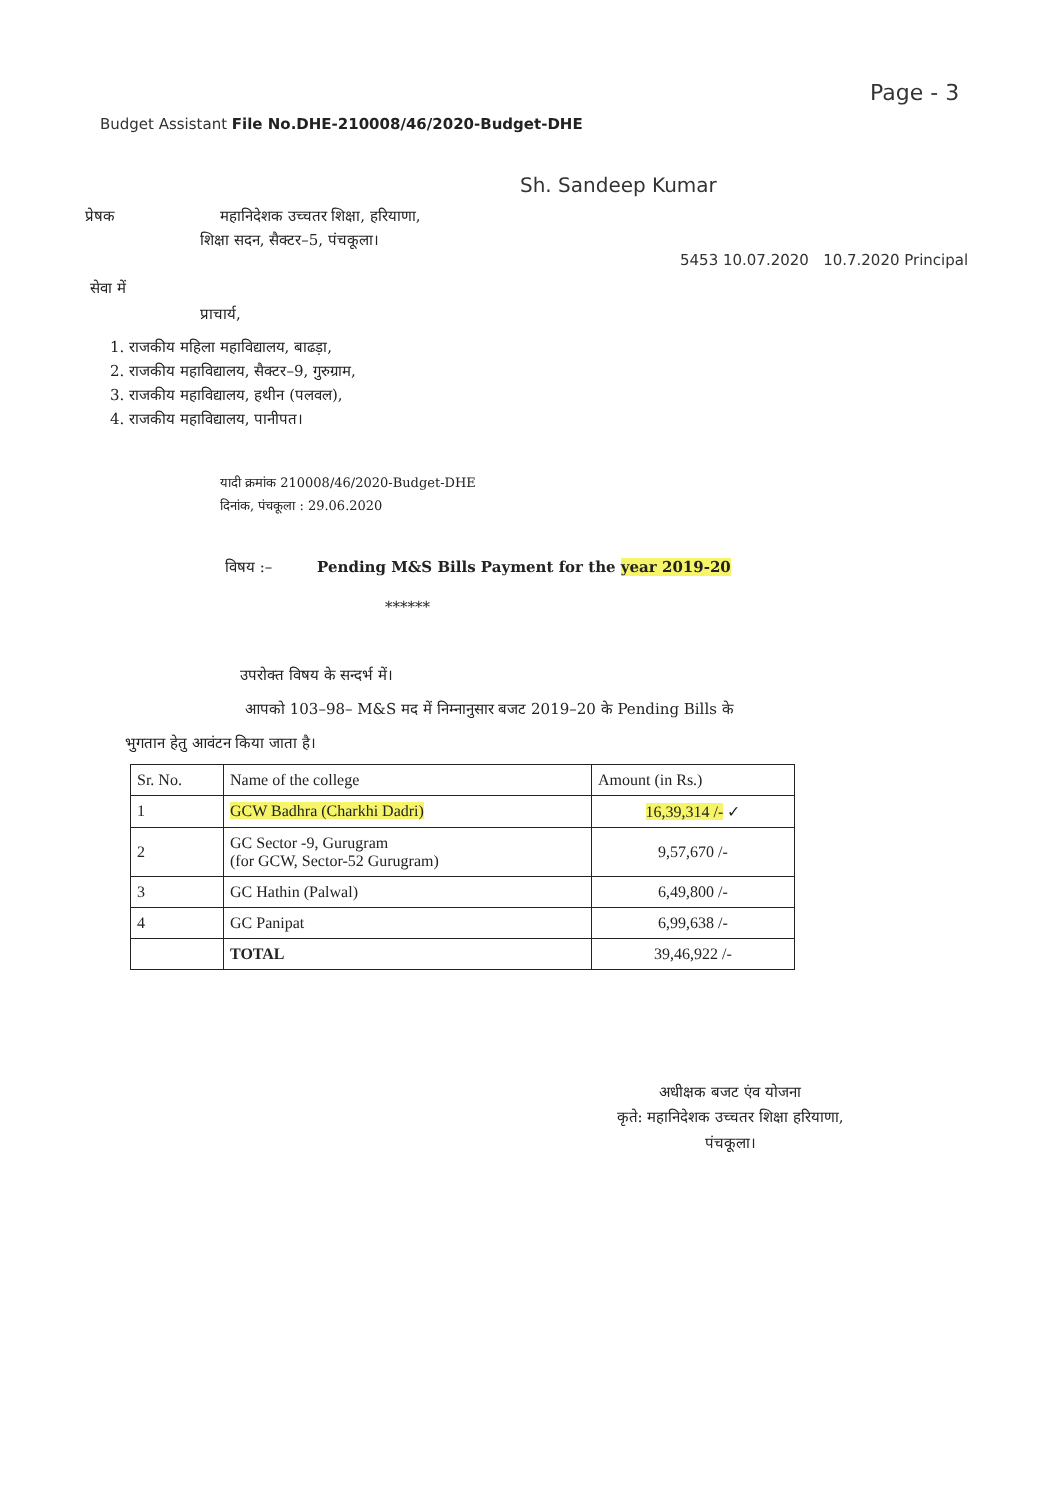Page - 3
Budget Assistant File No.DHE-210008/46/2020-Budget-DHE
Sh. Sandeep Kumar
प्रेषक महानिदेशक उच्चतर शिक्षा, हरियाणा,
शिक्षा सदन, सैक्टर–5, पंचकूला।
5453 10.07.2020 10.7.2020 Principal
सेवा में
प्राचार्य,
1. राजकीय महिला महाविद्यालय, बाढड़ा,
2. राजकीय महाविद्यालय, सैक्टर–9, गुरुग्राम,
3. राजकीय महाविद्यालय, हथीन (पलवल),
4. राजकीय महाविद्यालय, पानीपत।
यादी क्रमांक 210008/46/2020-Budget-DHE
दिनांक, पंचकूला : 29.06.2020
विषय :– Pending M&S Bills Payment for the year 2019-20
******
उपरोक्त विषय के सन्दर्भ में।
आपको 103–98– M&S मद में निम्नानुसार बजट 2019–20 के Pending Bills के
भुगतान हेतु आवंटन किया जाता है।
| Sr. No. | Name of the college | Amount (in Rs.) |
| --- | --- | --- |
| 1 | GCW Badhra (Charkhi Dadri) | 16,39,314 /- ✓ |
| 2 | GC Sector -9, Gurugram (for GCW, Sector-52 Gurugram) | 9,57,670 /- |
| 3 | GC Hathin (Palwal) | 6,49,800 /- |
| 4 | GC Panipat | 6,99,638 /- |
| | TOTAL | 39,46,922 /- |
अधीक्षक बजट एंव योजना
कृते: महानिदेशक उच्चतर शिक्षा हरियाणा,
पंचकूला।